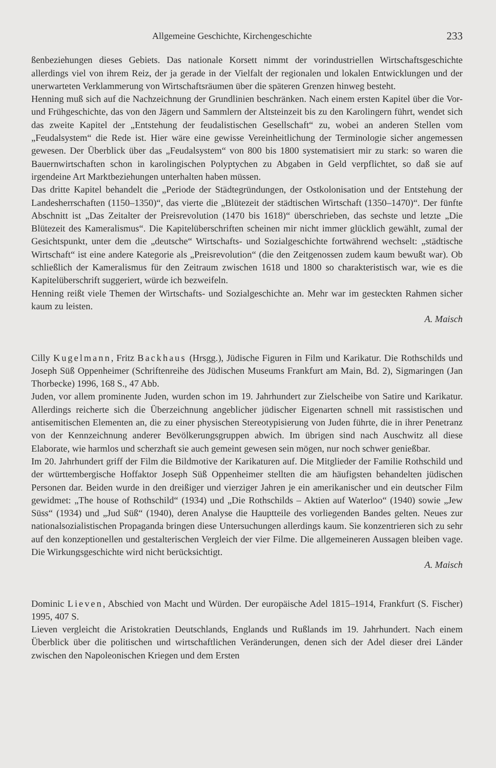Allgemeine Geschichte, Kirchengeschichte 233
ßenbeziehungen dieses Gebiets. Das nationale Korsett nimmt der vorindustriellen Wirtschaftsgeschichte allerdings viel von ihrem Reiz, der ja gerade in der Vielfalt der regionalen und lokalen Entwicklungen und der unerwarteten Verklammerung von Wirtschaftsräumen über die späteren Grenzen hinweg besteht.
Henning muß sich auf die Nachzeichnung der Grundlinien beschränken. Nach einem ersten Kapitel über die Vor- und Frühgeschichte, das von den Jägern und Sammlern der Altsteinzeit bis zu den Karolingern führt, wendet sich das zweite Kapitel der „Entstehung der feudalistischen Gesellschaft“ zu, wobei an anderen Stellen vom „Feudalsystem“ die Rede ist. Hier wäre eine gewisse Vereinheitlichung der Terminologie sicher angemessen gewesen. Der Überblick über das „Feudalsystem“ von 800 bis 1800 systematisiert mir zu stark: so waren die Bauernwirtschaften schon in karolingischen Polyptychen zu Abgaben in Geld verpflichtet, so daß sie auf irgendeine Art Marktbeziehungen unterhalten haben müssen.
Das dritte Kapitel behandelt die „Periode der Städtegründungen, der Ostkolonisation und der Entstehung der Landesherrschaften (1150–1350)“, das vierte die „Blütezeit der städtischen Wirtschaft (1350–1470)“. Der fünfte Abschnitt ist „Das Zeitalter der Preisrevolution (1470 bis 1618)“ überschrieben, das sechste und letzte „Die Blütezeit des Kameralismus“. Die Kapitelüberschriften scheinen mir nicht immer glücklich gewählt, zumal der Gesichtspunkt, unter dem die „deutsche“ Wirtschafts- und Sozialgeschichte fortwährend wechselt: „städtische Wirtschaft“ ist eine andere Kategorie als „Preisrevolution“ (die den Zeitgenossen zudem kaum bewußt war). Ob schließlich der Kameralismus für den Zeitraum zwischen 1618 und 1800 so charakteristisch war, wie es die Kapitelüberschrift suggeriert, würde ich bezweifeln.
Henning reißt viele Themen der Wirtschafts- und Sozialgeschichte an. Mehr war im gesteckten Rahmen sicher kaum zu leisten.
A. Maisch
Cilly Kugelmann, Fritz Backhaus (Hrsgg.), Jüdische Figuren in Film und Karikatur. Die Rothschilds und Joseph Süß Oppenheimer (Schriftenreihe des Jüdischen Museums Frankfurt am Main, Bd. 2), Sigmaringen (Jan Thorbecke) 1996, 168 S., 47 Abb.
Juden, vor allem prominente Juden, wurden schon im 19. Jahrhundert zur Zielscheibe von Satire und Karikatur. Allerdings reicherte sich die Überzeichnung angeblicher jüdischer Eigenarten schnell mit rassistischen und antisemitischen Elementen an, die zu einer physischen Stereotypisierung von Juden führte, die in ihrer Penetranz von der Kennzeichnung anderer Bevölkerungsgruppen abwich. Im übrigen sind nach Auschwitz all diese Elaborate, wie harmlos und scherzhaft sie auch gemeint gewesen sein mögen, nur noch schwer genießbar.
Im 20. Jahrhundert griff der Film die Bildmotive der Karikaturen auf. Die Mitglieder der Familie Rothschild und der württembergische Hoffaktor Joseph Süß Oppenheimer stellten die am häufigsten behandelten jüdischen Personen dar. Beiden wurde in den dreißiger und vierziger Jahren je ein amerikanischer und ein deutscher Film gewidmet: „The house of Rothschild“ (1934) und „Die Rothschilds – Aktien auf Waterloo“ (1940) sowie „Jew Süss“ (1934) und „Jud Süß“ (1940), deren Analyse die Hauptteile des vorliegenden Bandes gelten. Neues zur nationalsozialistischen Propaganda bringen diese Untersuchungen allerdings kaum. Sie konzentrieren sich zu sehr auf den konzeptionellen und gestalterischen Vergleich der vier Filme. Die allgemeineren Aussagen bleiben vage. Die Wirkungsgeschichte wird nicht berücksichtigt.
A. Maisch
Dominic Lieven, Abschied von Macht und Würden. Der europäische Adel 1815–1914, Frankfurt (S. Fischer) 1995, 407 S.
Lieven vergleicht die Aristokratien Deutschlands, Englands und Rußlands im 19. Jahrhundert. Nach einem Überblick über die politischen und wirtschaftlichen Veränderungen, denen sich der Adel dieser drei Länder zwischen den Napoleonischen Kriegen und dem Ersten